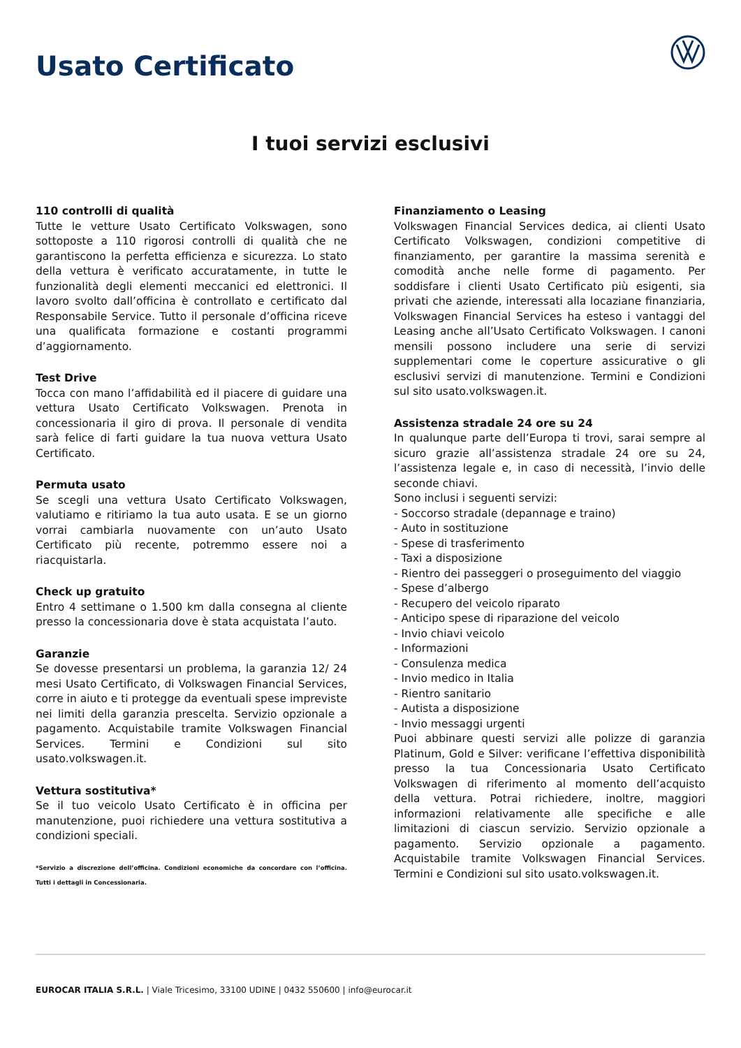Usato Certificato
I tuoi servizi esclusivi
110 controlli di qualità
Tutte le vetture Usato Certificato Volkswagen, sono sottoposte a 110 rigorosi controlli di qualità che ne garantiscono la perfetta efficienza e sicurezza. Lo stato della vettura è verificato accuratamente, in tutte le funzionalità degli elementi meccanici ed elettronici. Il lavoro svolto dall’officina è controllato e certificato dal Responsabile Service. Tutto il personale d’officina riceve una qualificata formazione e costanti programmi d’aggiornamento.
Test Drive
Tocca con mano l’affidabilità ed il piacere di guidare una vettura Usato Certificato Volkswagen. Prenota in concessionaria il giro di prova. Il personale di vendita sarà felice di farti guidare la tua nuova vettura Usato Certificato.
Permuta usato
Se scegli una vettura Usato Certificato Volkswagen, valutiamo e ritiriamo la tua auto usata. E se un giorno vorrai cambiarla nuovamente con un’auto Usato Certificato più recente, potremmo essere noi a riacquistarla.
Check up gratuito
Entro 4 settimane o 1.500 km dalla consegna al cliente presso la concessionaria dove è stata acquistata l’auto.
Garanzie
Se dovesse presentarsi un problema, la garanzia 12/ 24 mesi Usato Certificato, di Volkswagen Financial Services, corre in aiuto e ti protegge da eventuali spese impreviste nei limiti della garanzia prescelta. Servizio opzionale a pagamento. Acquistabile tramite Volkswagen Financial Services. Termini e Condizioni sul sito usato.volkswagen.it.
Vettura sostitutiva*
Se il tuo veicolo Usato Certificato è in officina per manutenzione, puoi richiedere una vettura sostitutiva a condizioni speciali.
*Servizio a discrezione dell’officina. Condizioni economiche da concordare con l’officina. Tutti i dettagli in Concessionaria.
Finanziamento o Leasing
Volkswagen Financial Services dedica, ai clienti Usato Certificato Volkswagen, condizioni competitive di finanziamento, per garantire la massima serenità e comodità anche nelle forme di pagamento. Per soddisfare i clienti Usato Certificato più esigenti, sia privati che aziende, interessati alla locaziane finanziaria, Volkswagen Financial Services ha esteso i vantaggi del Leasing anche all’Usato Certificato Volkswagen. I canoni mensili possono includere una serie di servizi supplementari come le coperture assicurative o gli esclusivi servizi di manutenzione. Termini e Condizioni sul sito usato.volkswagen.it.
Assistenza stradale 24 ore su 24
In qualunque parte dell’Europa ti trovi, sarai sempre al sicuro grazie all’assistenza stradale 24 ore su 24, l’assistenza legale e, in caso di necessità, l’invio delle seconde chiavi.
Sono inclusi i seguenti servizi:
- Soccorso stradale (depannage e traino)
- Auto in sostituzione
- Spese di trasferimento
- Taxi a disposizione
- Rientro dei passeggeri o proseguimento del viaggio
- Spese d’albergo
- Recupero del veicolo riparato
- Anticipo spese di riparazione del veicolo
- Invio chiavi veicolo
- Informazioni
- Consulenza medica
- Invio medico in Italia
- Rientro sanitario
- Autista a disposizione
- Invio messaggi urgenti
Puoi abbinare questi servizi alle polizze di garanzia Platinum, Gold e Silver: verificane l’effettiva disponibilità presso la tua Concessionaria Usato Certificato Volkswagen di riferimento al momento dell’acquisto della vettura. Potrai richiedere, inoltre, maggiori informazioni relativamente alle specifiche e alle limitazioni di ciascun servizio. Servizio opzionale a pagamento. Servizio opzionale a pagamento. Acquistabile tramite Volkswagen Financial Services. Termini e Condizioni sul sito usato.volkswagen.it.
EUROCAR ITALIA S.R.L. | Viale Tricesimo, 33100 UDINE | 0432 550600 | info@eurocar.it